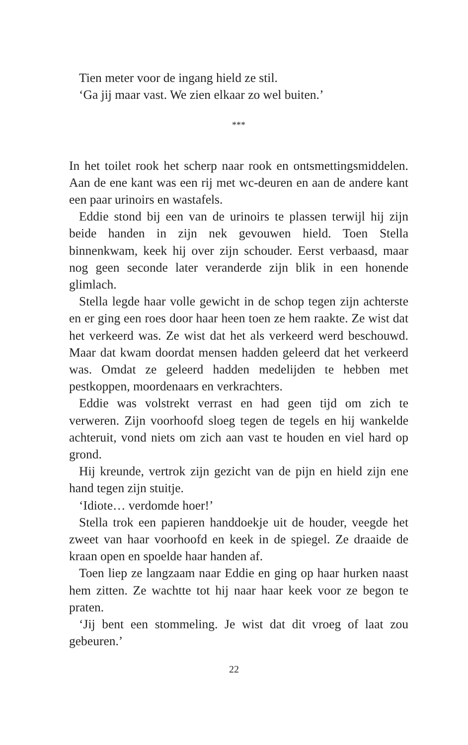Tien meter voor de ingang hield ze stil.
‘Ga jij maar vast. We zien elkaar zo wel buiten.’
***
In het toilet rook het scherp naar rook en ontsmettingsmiddelen. Aan de ene kant was een rij met wc-deuren en aan de andere kant een paar urinoirs en wastafels.
Eddie stond bij een van de urinoirs te plassen terwijl hij zijn beide handen in zijn nek gevouwen hield. Toen Stella binnenkwam, keek hij over zijn schouder. Eerst verbaasd, maar nog geen seconde later veranderde zijn blik in een honende glimlach.
Stella legde haar volle gewicht in de schop tegen zijn achterste en er ging een roes door haar heen toen ze hem raakte. Ze wist dat het verkeerd was. Ze wist dat het als verkeerd werd beschouwd. Maar dat kwam doordat mensen hadden geleerd dat het verkeerd was. Omdat ze geleerd hadden medelijden te hebben met pestkoppen, moordenaars en verkrachters.
Eddie was volstrekt verrast en had geen tijd om zich te verweren. Zijn voorhoofd sloeg tegen de tegels en hij wankelde achteruit, vond niets om zich aan vast te houden en viel hard op grond.
Hij kreunde, vertrok zijn gezicht van de pijn en hield zijn ene hand tegen zijn stuitje.
‘Idiote… verdomde hoer!’
Stella trok een papieren handdoekje uit de houder, veegde het zweet van haar voorhoofd en keek in de spiegel. Ze draaide de kraan open en spoelde haar handen af.
Toen liep ze langzaam naar Eddie en ging op haar hurken naast hem zitten. Ze wachtte tot hij naar haar keek voor ze begon te praten.
‘Jij bent een stommeling. Je wist dat dit vroeg of laat zou gebeuren.’
22